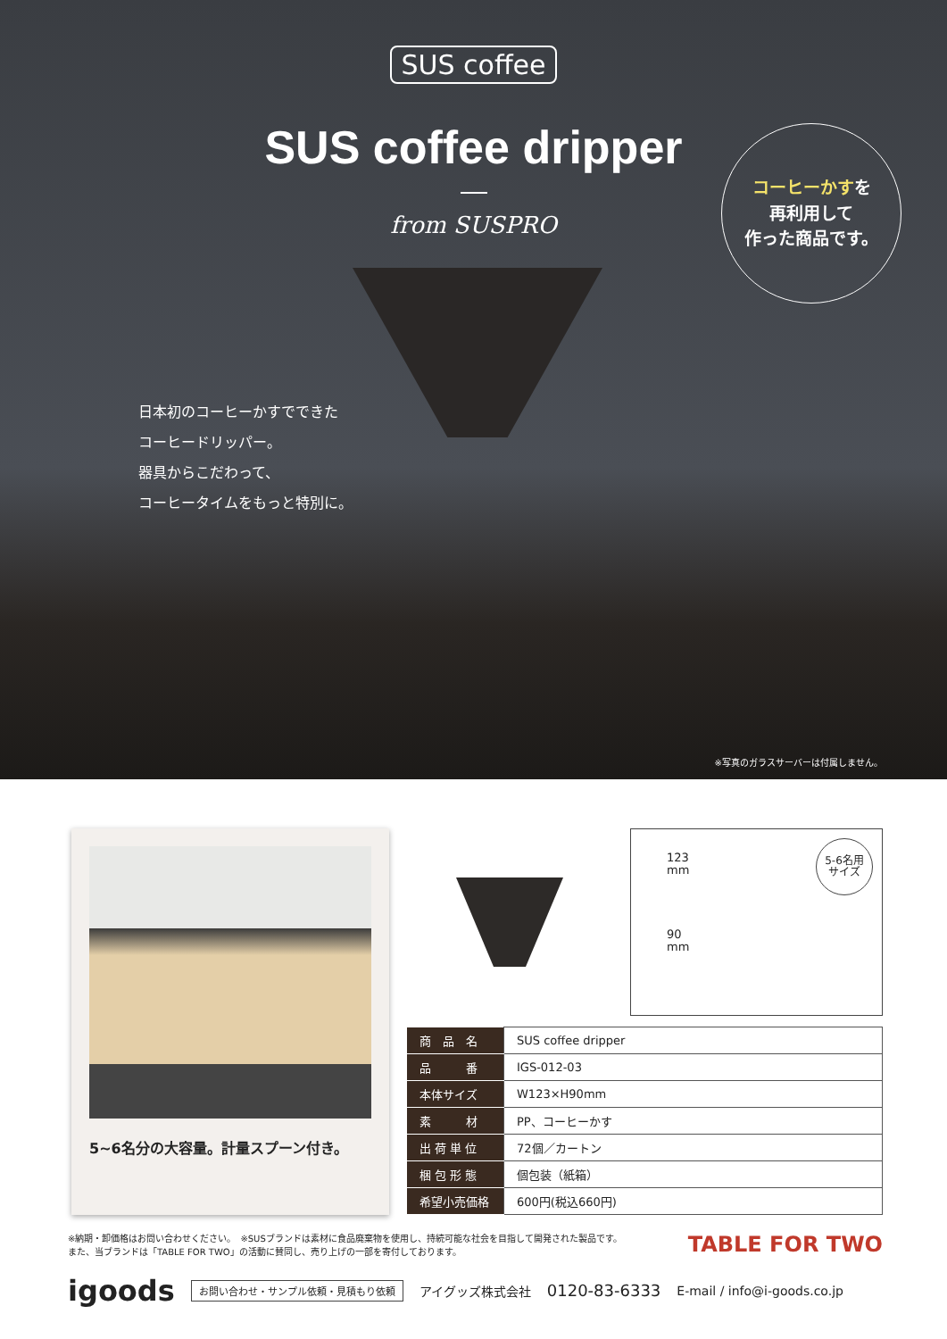SUS coffee
SUS coffee dripper
from SUSPRO
コーヒーかすを
再利用して
作った商品です。
日本初のコーヒーかすでできた
コーヒードリッパー。
器具からこだわって、
コーヒータイムをもっと特別に。
※写真のガラスサーバーは付属しません。
5~6名分の大容量。計量スプーン付き。
123
mm
90
mm
5-6名用
サイズ
| 商 品 名 | SUS coffee dripper |
| 品 番 | IGS-012-03 |
| 本体サイズ | W123×H90mm |
| 素 材 | PP、コーヒーかす |
| 出 荷 単 位 | 72個／カートン |
| 梱 包 形 態 | 個包装（紙箱） |
| 希望小売価格 | 600円(税込660円) |
※納期・卸価格はお問い合わせください。　※SUSブランドは素材に食品廃棄物を使用し、持続可能な社会を目指して開発された製品です。
また、当ブランドは「TABLE FOR TWO」の活動に賛同し、売り上げの一部を寄付しております。
TABLE FOR TWO
igoods お問い合わせ・サンプル依頼・見積もり依頼 アイグッズ株式会社 0120-83-6333 E-mail / info@i-goods.co.jp